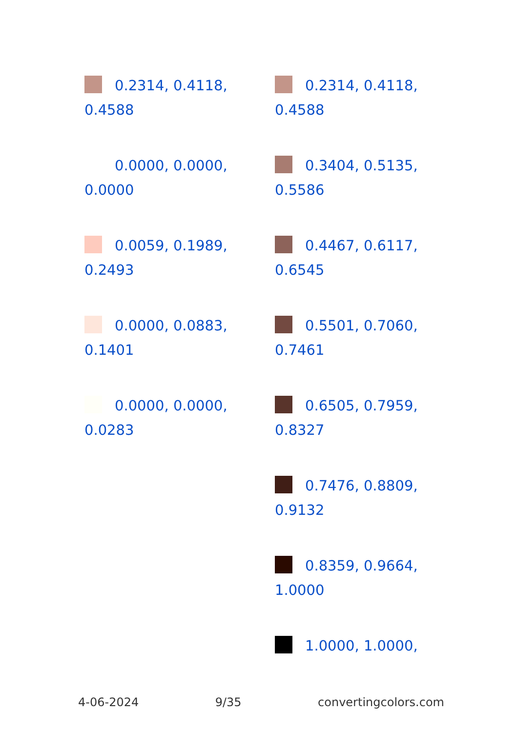0.2314, 0.4118, 0.4588
0.0000, 0.0000, 0.0000
0.0059, 0.1989, 0.2493
0.0000, 0.0883, 0.1401
0.0000, 0.0000, 0.0283
0.2314, 0.4118, 0.4588
0.3404, 0.5135, 0.5586
0.4467, 0.6117, 0.6545
0.5501, 0.7060, 0.7461
0.6505, 0.7959, 0.8327
0.7476, 0.8809, 0.9132
0.8359, 0.9664, 1.0000
1.0000, 1.0000,
4-06-2024 9/35 convertingcolors.com